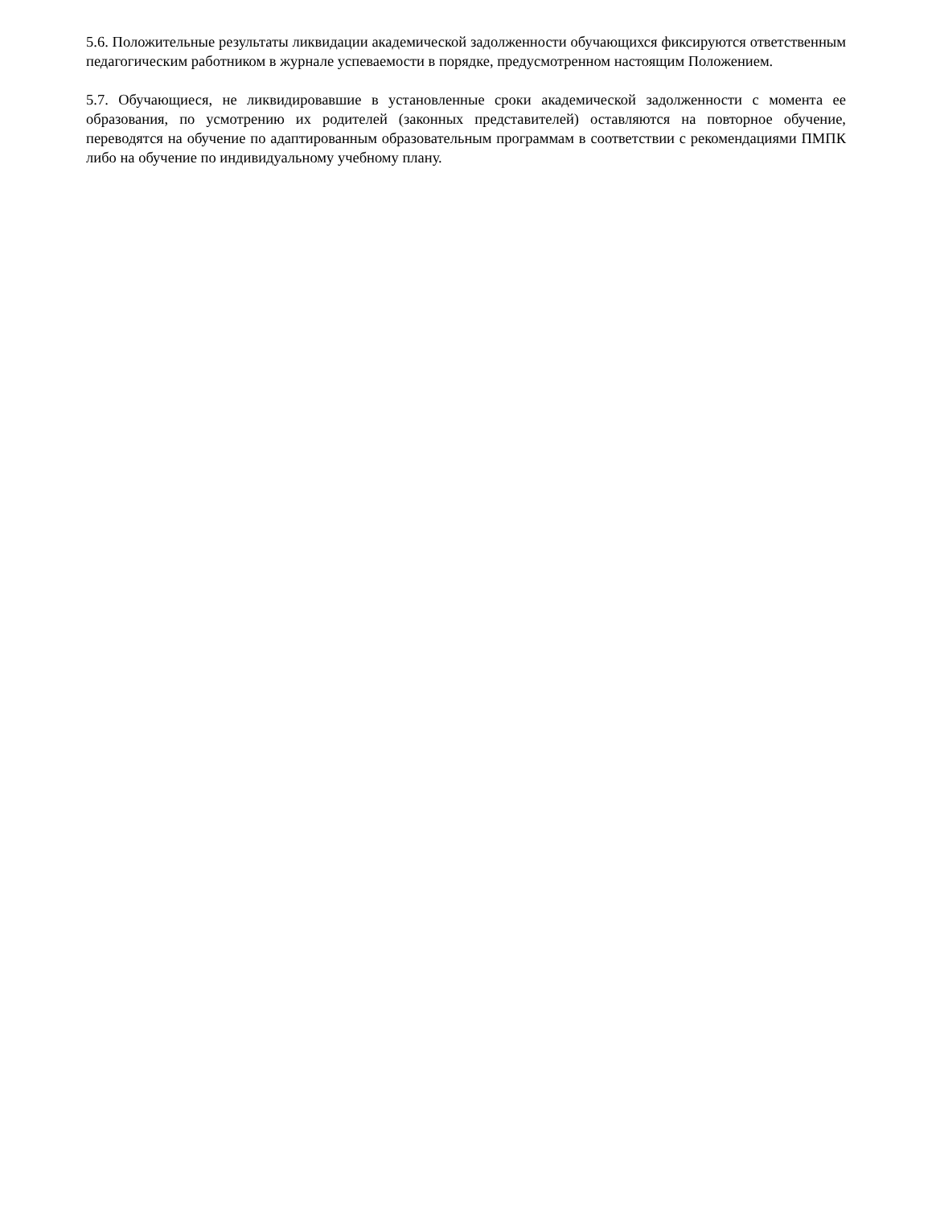5.6. Положительные результаты ликвидации академической задолженности обучающихся фиксируются ответственным педагогическим работником в журнале успеваемости в порядке, предусмотренном настоящим Положением.
5.7. Обучающиеся, не ликвидировавшие в установленные сроки академической задолженности с момента ее образования, по усмотрению их родителей (законных представителей) оставляются на повторное обучение, переводятся на обучение по адаптированным образовательным программам в соответствии с рекомендациями ПМПК либо на обучение по индивидуальному учебному плану.